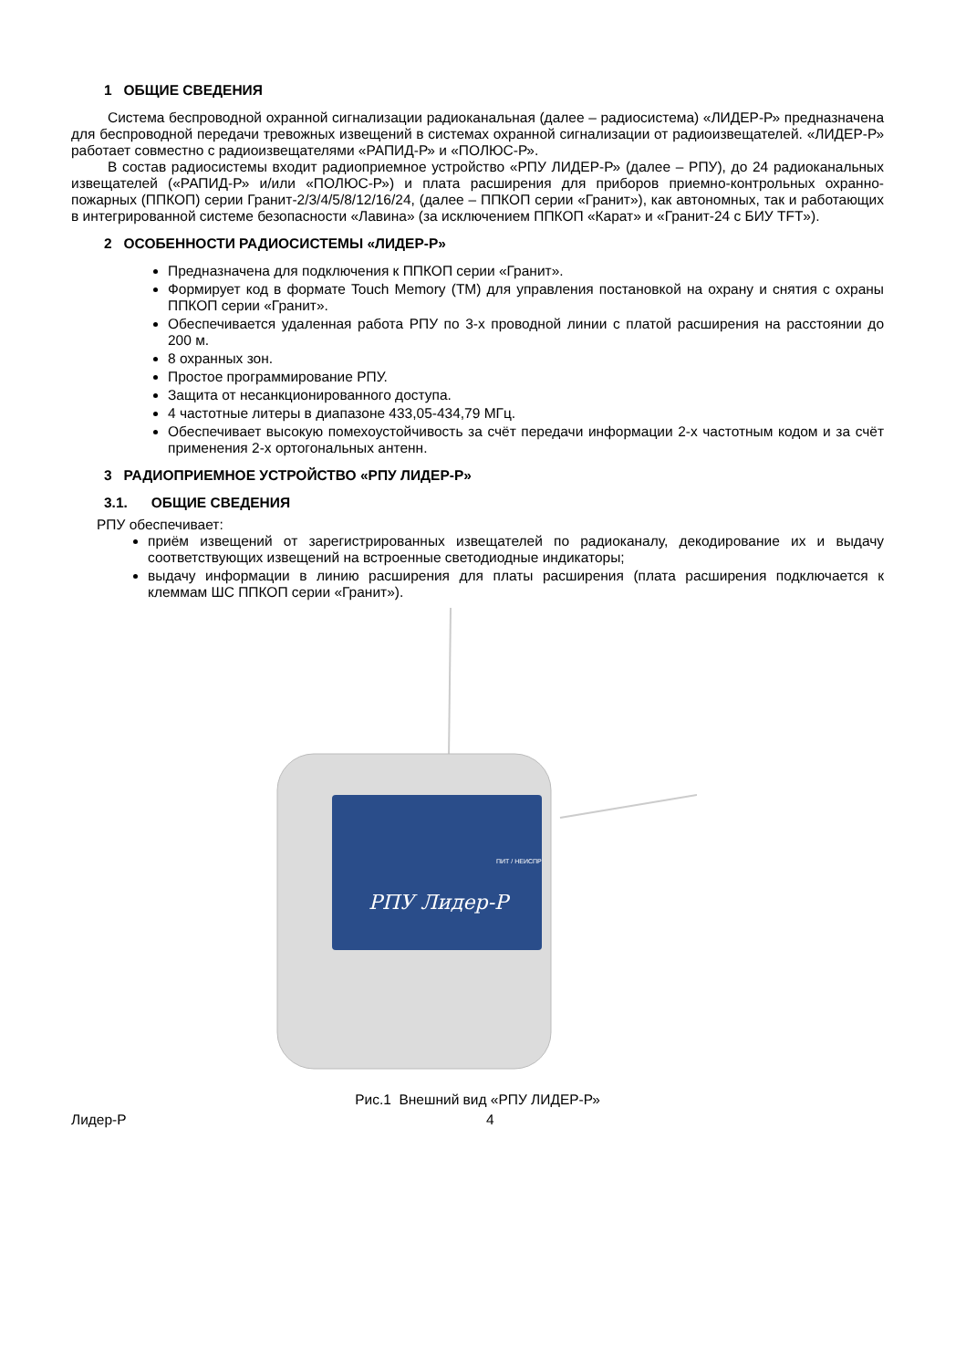1 ОБЩИЕ СВЕДЕНИЯ
Система беспроводной охранной сигнализации радиоканальная (далее – радиосистема) «ЛИДЕР-Р» предназначена для беспроводной передачи тревожных извещений в системах охранной сигнализации от радиоизвещателей. «ЛИДЕР-Р» работает совместно с радиоизвещателями «РАПИД-Р» и «ПОЛЮС-Р».
В состав радиосистемы входит радиоприемное устройство «РПУ ЛИДЕР-Р» (далее – РПУ), до 24 радиоканальных извещателей («РАПИД-Р» и/или «ПОЛЮС-Р») и плата расширения для приборов приемно-контрольных охранно-пожарных (ППКОП) серии Гранит-2/3/4/5/8/12/16/24, (далее – ППКОП серии «Гранит»), как автономных, так и работающих в интегрированной системе безопасности «Лавина» (за исключением ППКОП «Карат» и «Гранит-24 с БИУ TFT»).
2 ОСОБЕННОСТИ РАДИОСИСТЕМЫ «ЛИДЕР-Р»
Предназначена для подключения к ППКОП серии «Гранит».
Формирует код в формате Touch Memory (ТМ) для управления постановкой на охрану и снятия с охраны ППКОП серии «Гранит».
Обеспечивается удаленная работа РПУ по 3-х проводной линии с платой расширения на расстоянии до 200 м.
8 охранных зон.
Простое программирование РПУ.
Защита от несанкционированного доступа.
4 частотные литеры в диапазоне 433,05-434,79 МГц.
Обеспечивает высокую помехоустойчивость за счёт передачи информации 2-х частотным кодом и за счёт применения 2-х ортогональных антенн.
3 РАДИОПРИЕМНОЕ УСТРОЙСТВО «РПУ ЛИДЕР-Р»
3.1. ОБЩИЕ СВЕДЕНИЯ
РПУ обеспечивает:
приём извещений от зарегистрированных извещателей по радиоканалу, декодирование их и выдачу соответствующих извещений на встроенные светодиодные индикаторы;
выдачу информации в линию расширения для платы расширения (плата расширения подключается к клеммам ШС ППКОП серии «Гранит»).
РПУ Лидер-Р
ПИТ / НЕИСПР
Рис.1 Внешний вид «РПУ ЛИДЕР-Р»
Лидер-Р 4